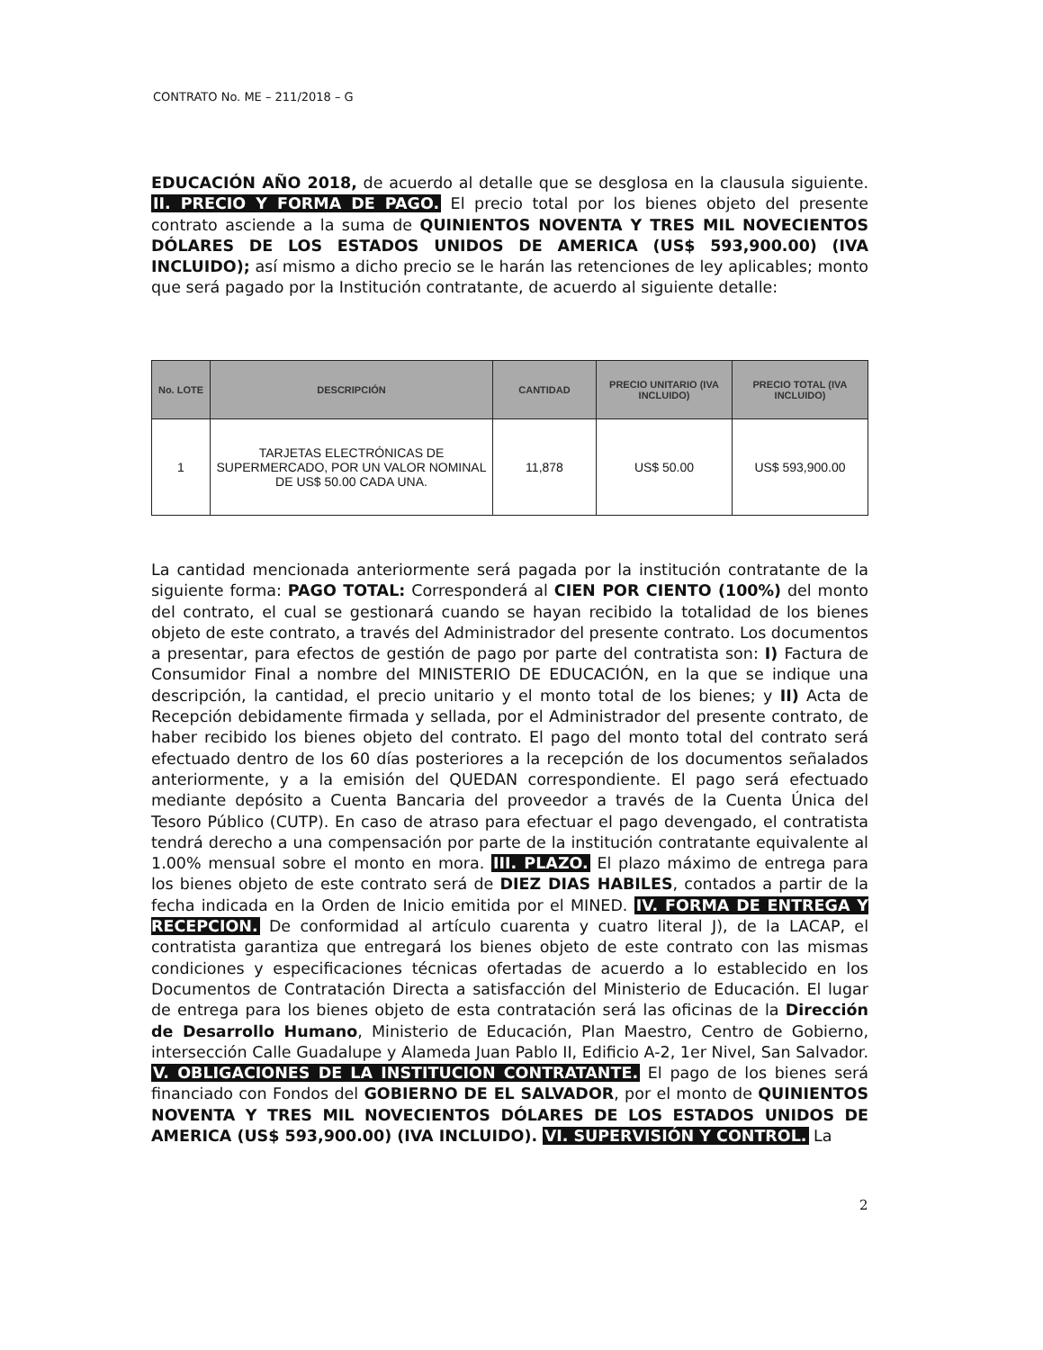CONTRATO No. ME – 211/2018 – G
EDUCACIÓN AÑO 2018, de acuerdo al detalle que se desglosa en la clausula siguiente. II. PRECIO Y FORMA DE PAGO. El precio total por los bienes objeto del presente contrato asciende a la suma de QUINIENTOS NOVENTA Y TRES MIL NOVECIENTOS DÓLARES DE LOS ESTADOS UNIDOS DE AMERICA (US$ 593,900.00) (IVA INCLUIDO); así mismo a dicho precio se le harán las retenciones de ley aplicables; monto que será pagado por la Institución contratante, de acuerdo al siguiente detalle:
| No. LOTE | DESCRIPCIÓN | CANTIDAD | PRECIO UNITARIO (IVA INCLUIDO) | PRECIO TOTAL (IVA INCLUIDO) |
| --- | --- | --- | --- | --- |
| 1 | TARJETAS ELECTRÓNICAS DE SUPERMERCADO, POR UN VALOR NOMINAL DE US$ 50.00 CADA UNA. | 11,878 | US$ 50.00 | US$ 593,900.00 |
La cantidad mencionada anteriormente será pagada por la institución contratante de la siguiente forma: PAGO TOTAL: Corresponderá al CIEN POR CIENTO (100%) del monto del contrato, el cual se gestionará cuando se hayan recibido la totalidad de los bienes objeto de este contrato, a través del Administrador del presente contrato. Los documentos a presentar, para efectos de gestión de pago por parte del contratista son: I) Factura de Consumidor Final a nombre del MINISTERIO DE EDUCACIÓN, en la que se indique una descripción, la cantidad, el precio unitario y el monto total de los bienes; y II) Acta de Recepción debidamente firmada y sellada, por el Administrador del presente contrato, de haber recibido los bienes objeto del contrato. El pago del monto total del contrato será efectuado dentro de los 60 días posteriores a la recepción de los documentos señalados anteriormente, y a la emisión del QUEDAN correspondiente. El pago será efectuado mediante depósito a Cuenta Bancaria del proveedor a través de la Cuenta Única del Tesoro Público (CUTP). En caso de atraso para efectuar el pago devengado, el contratista tendrá derecho a una compensación por parte de la institución contratante equivalente al 1.00% mensual sobre el monto en mora. III. PLAZO. El plazo máximo de entrega para los bienes objeto de este contrato será de DIEZ DIAS HABILES, contados a partir de la fecha indicada en la Orden de Inicio emitida por el MINED. IV. FORMA DE ENTREGA Y RECEPCION. De conformidad al artículo cuarenta y cuatro literal J), de la LACAP, el contratista garantiza que entregará los bienes objeto de este contrato con las mismas condiciones y especificaciones técnicas ofertadas de acuerdo a lo establecido en los Documentos de Contratación Directa a satisfacción del Ministerio de Educación. El lugar de entrega para los bienes objeto de esta contratación será las oficinas de la Dirección de Desarrollo Humano, Ministerio de Educación, Plan Maestro, Centro de Gobierno, intersección Calle Guadalupe y Alameda Juan Pablo II, Edificio A-2, 1er Nivel, San Salvador. V. OBLIGACIONES DE LA INSTITUCION CONTRATANTE. El pago de los bienes será financiado con Fondos del GOBIERNO DE EL SALVADOR, por el monto de QUINIENTOS NOVENTA Y TRES MIL NOVECIENTOS DÓLARES DE LOS ESTADOS UNIDOS DE AMERICA (US$ 593,900.00) (IVA INCLUIDO). VI. SUPERVISIÓN Y CONTROL. La
2